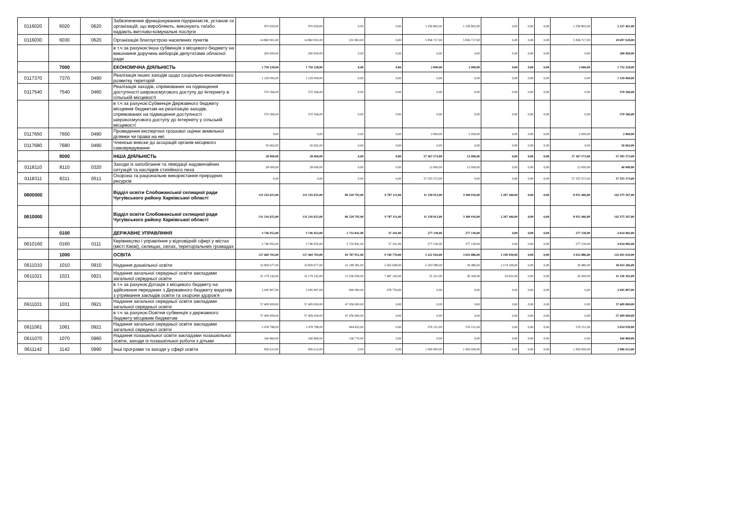| 0116020 | 6020 | 0620 | Забезпечення функціонування підприємств, установ та організацій, що виробляють, виконують та/або надають житлово-комунальні послуги | 970 659,00 | 970 659,00 | 0,00 | 0,00 | 1 256 802,00 | 1 256 802,00 | 0,00 | 0,00 | 0,00 | 1 256 802,00 | 2 227 461,00 |
| 0116030 | 6030 | 0620 | Організація благоустрою населених пунктів | 14 860 901,00 | 14 860 901,00 | 231 963,00 | 0,00 | 5 836 717,00 | 5 836 717,00 | 0,00 | 0,00 | 0,00 | 5 836 717,00 | 20 697 618,00 |
| | | | в т.ч за рахунок:Інша субвенція з місцевого бюджету на виконання доручень виборців депутатами обласної ради | 200 000,00 | 200 000,00 | 0,00 | 0,00 | 0,00 | 0,00 | 0,00 | 0,00 | 0,00 | 0,00 | 200 000,00 |
| | 7000 | | ЕКОНОМІЧНА ДІЯЛЬНІСТЬ | 1 750 228,00 | 1 750 228,00 | 0,00 | 0,00 | 2 000,00 | 2 000,00 | 0,00 | 0,00 | 0,00 | 2 000,00 | 1 752 228,00 |
| 0117370 | 7370 | 0490 | Реалізація інших заходів щодо соціально-економічного розвитку територій | 1 129 000,00 | 1 129 000,00 | 0,00 | 0,00 | 0,00 | 0,00 | 0,00 | 0,00 | 0,00 | 0,00 | 1 129 000,00 |
| 0117540 | 7540 | 0460 | Реалізація заходів, спрямованих на підвищення доступності широкосмугового доступу до Інтернету в сільській місцевості | 570 566,00 | 570 566,00 | 0,00 | 0,00 | 0,00 | 0,00 | 0,00 | 0,00 | 0,00 | 0,00 | 570 566,00 |
| | | | в т.ч за рахунок:Субвенція Державного бюджету місцевим бюджетам на реалізацію заходів, спрямованих на підвищення доступності широкосмугового доступу до Інтернету у сільській місцевості | 570 566,00 | 570 566,00 | 0,00 | 0,00 | 0,00 | 0,00 | 0,00 | 0,00 | 0,00 | 0,00 | 570 566,00 |
| 0117650 | 7650 | 0490 | Проведення експертної грошової оцінки земельної ділянки чи права на неї | 0,00 | 0,00 | 0,00 | 0,00 | 2 000,00 | 2 000,00 | 0,00 | 0,00 | 0,00 | 2 000,00 | 2 000,00 |
| 0117680 | 7680 | 0490 | Членські внески до асоціацій органів місцевого самоврядування | 50 662,00 | 50 662,00 | 0,00 | 0,00 | 0,00 | 0,00 | 0,00 | 0,00 | 0,00 | 0,00 | 50 662,00 |
| | 8000 | | ІНША ДІЯЛЬНІСТЬ | 28 000,00 | 28 000,00 | 0,00 | 0,00 | 57 367 573,00 | 12 000,00 | 0,00 | 0,00 | 0,00 | 57 367 573,00 | 57 395 573,00 |
| 0118110 | 8110 | 0320 | Заходи із запобігання та ліквідації надзвичайних ситуацій та наслідків стихійного лиха | 28 000,00 | 28 000,00 | 0,00 | 0,00 | 12 000,00 | 12 000,00 | 0,00 | 0,00 | 0,00 | 12 000,00 | 40 000,00 |
| 0118311 | 8311 | 0511 | Охорона та раціональне використання природних ресурсів | 0,00 | 0,00 | 0,00 | 0,00 | 57 355 573,00 | 0,00 | 0,00 | 0,00 | 0,00 | 57 355 573,00 | 57 355 573,00 |
| 0600000 | | | Відділ освіти Слобожанської селищної ради Чугуївського району Харківської області | 131 216 655,00 | 131 216 655,00 | 86 520 792,00 | 9 787 111,00 | 11 158 912,00 | 3 300 016,00 | 2 207 446,00 | 0,00 | 0,00 | 8 951 466,00 | 142 375 567,00 |
| 0610000 | | | Відділ освіти Слобожанської селищної ради Чугуївського району Харківської області | 131 216 655,00 | 131 216 655,00 | 86 520 792,00 | 9 787 111,00 | 11 158 912,00 | 3 300 016,00 | 2 207 446,00 | 0,00 | 0,00 | 8 951 466,00 | 142 375 567,00 |
| | 0100 | | ДЕРЖАВНЕ УПРАВЛІННЯ | 3 746 952,00 | 3 746 952,00 | 2 732 841,00 | 37 341,00 | 277 130,00 | 277 130,00 | 0,00 | 0,00 | 0,00 | 277 130,00 | 4 024 082,00 |
| 0610160 | 0160 | 0111 | Керівництво і управління у відповідній сфері у містах (місті Києві), селищах, селах, територіальних громадах | 3 746 952,00 | 3 746 952,00 | 2 732 841,00 | 37 341,00 | 277 130,00 | 277 130,00 | 0,00 | 0,00 | 0,00 | 277 130,00 | 4 024 082,00 |
| | 1000 | | ОСВІТА | 127 469 703,00 | 127 469 703,00 | 83 787 951,00 | 9 749 770,00 | 5 221 916,00 | 3 022 886,00 | 2 199 030,00 | 0,00 | 0,00 | 3 022 886,00 | 132 691 619,00 |
| 0611010 | 1010 | 0910 | Надання дошкільної освіти | 33 829 677,00 | 33 829 677,00 | 22 199 381,00 | 2 262 608,00 | 2 203 589,00 | 29 480,00 | 2 174 109,00 | 0,00 | 0,00 | 29 480,00 | 36 033 266,00 |
| 0611021 | 1021 | 0921 | Надання загальної середньої освіти закладами загальної середньої освіти | 31 179 142,00 | 31 179 142,00 | 13 256 059,00 | 7 487 162,00 | 51 221,00 | 26 300,00 | 24 921,00 | 0,00 | 0,00 | 26 300,00 | 31 230 363,00 |
| | | | в т.ч за рахунок:Дотація з місцевого бюджету на здійснення переданих з Державного бюджету видатків з утримання закладів освіти та охорони здоров'я | 2 045 807,00 | 2 045 807,00 | 900 000,00 | 478 750,00 | 0,00 | 0,00 | 0,00 | 0,00 | 0,00 | 0,00 | 2 045 807,00 |
| 0611031 | 1031 | 0921 | Надання загальної середньої освіти закладами загальної середньої освіти | 57 409 000,00 | 57 409 000,00 | 47 056 600,00 | 0,00 | 0,00 | 0,00 | 0,00 | 0,00 | 0,00 | 0,00 | 57 409 000,00 |
| | | | в т.ч за рахунок:Освітня субвенція з державного бюджету місцевим бюджетам | 57 409 000,00 | 57 409 000,00 | 47 056 600,00 | 0,00 | 0,00 | 0,00 | 0,00 | 0,00 | 0,00 | 0,00 | 57 409 000,00 |
| 0611061 | 1061 | 0921 | Надання загальної середньої освіти закладами загальної середньої освіти | 2 478 788,00 | 2 478 788,00 | 494 832,00 | 0,00 | 576 151,00 | 576 151,00 | 0,00 | 0,00 | 0,00 | 576 151,00 | 3 054 939,00 |
| 0611070 | 1070 | 0960 | Надання позашкільної освіти закладами позашкільної освіти, заходи із позашкільної роботи з дітьми | 166 860,00 | 166 860,00 | 136 770,00 | 0,00 | 0,00 | 0,00 | 0,00 | 0,00 | 0,00 | 0,00 | 166 860,00 |
| 0611142 | 1142 | 0990 | Інші програми та заходи у сфері освіти | 956 612,00 | 956 612,00 | 0,00 | 0,00 | 1 950 000,00 | 1 950 000,00 | 0,00 | 0,00 | 0,00 | 1 950 000,00 | 2 906 612,00 |